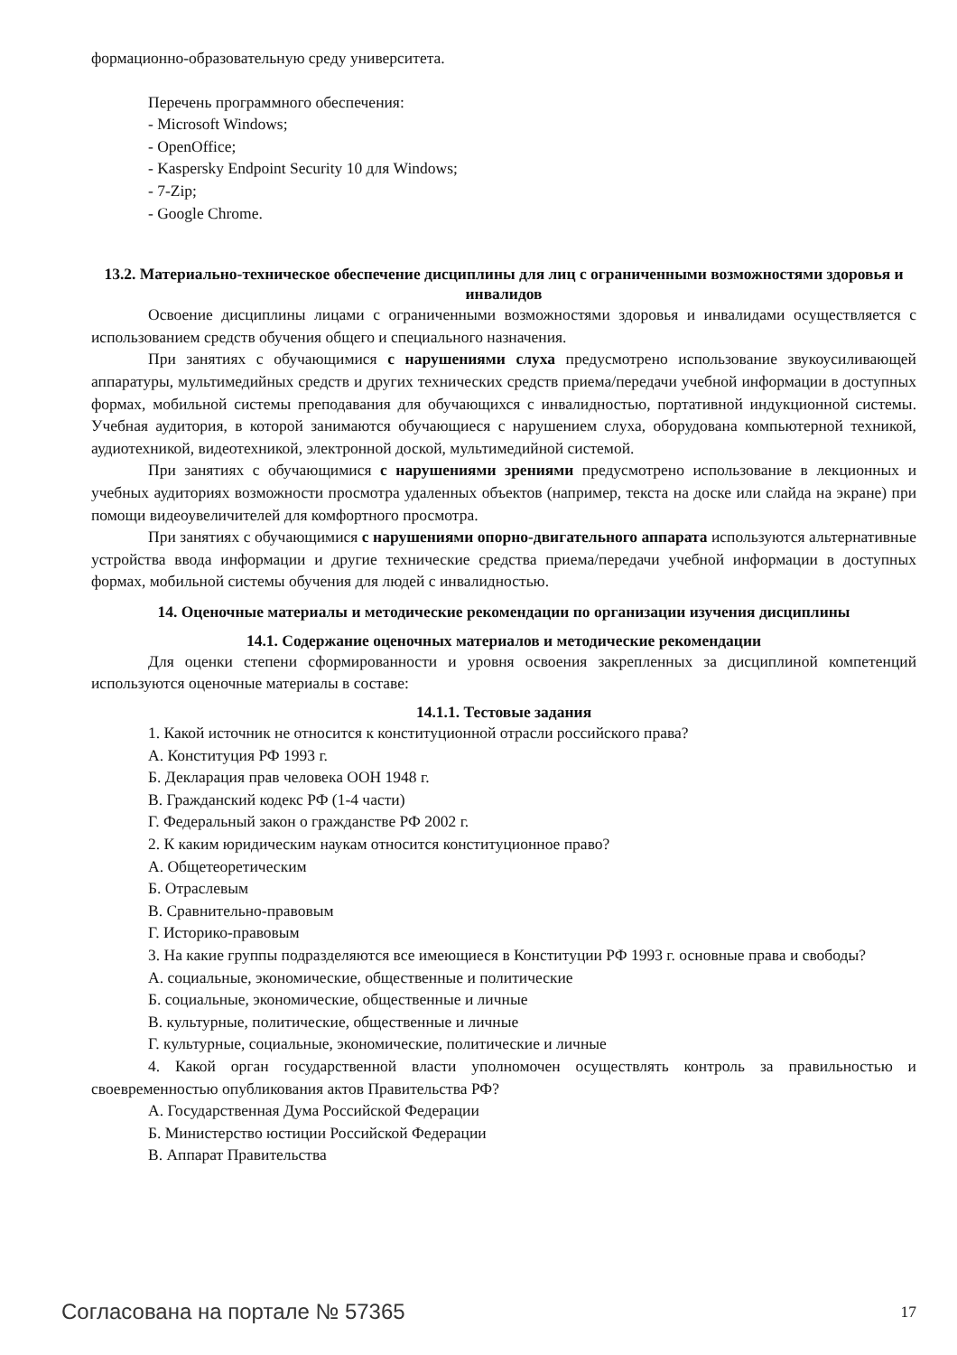формационно-образовательную среду университета.
Перечень программного обеспечения:
- Microsoft Windows;
- OpenOffice;
- Kaspersky Endpoint Security 10 для Windows;
- 7-Zip;
- Google Chrome.
13.2. Материально-техническое обеспечение дисциплины для лиц с ограниченными возможностями здоровья и инвалидов
Освоение дисциплины лицами с ограниченными возможностями здоровья и инвалидами осуществляется с использованием средств обучения общего и специального назначения.
При занятиях с обучающимися с нарушениями слуха предусмотрено использование звукоусиливающей аппаратуры, мультимедийных средств и других технических средств приема/передачи учебной информации в доступных формах, мобильной системы преподавания для обучающихся с инвалидностью, портативной индукционной системы. Учебная аудитория, в которой занимаются обучающиеся с нарушением слуха, оборудована компьютерной техникой, аудиотехникой, видеотехникой, электронной доской, мультимедийной системой.
При занятиях с обучающимися с нарушениями зрениями предусмотрено использование в лекционных и учебных аудиториях возможности просмотра удаленных объектов (например, текста на доске или слайда на экране) при помощи видеоувеличителей для комфортного просмотра.
При занятиях с обучающимися с нарушениями опорно-двигательного аппарата используются альтернативные устройства ввода информации и другие технические средства приема/передачи учебной информации в доступных формах, мобильной системы обучения для людей с инвалидностью.
14. Оценочные материалы и методические рекомендации по организации изучения дисциплины
14.1. Содержание оценочных материалов и методические рекомендации
Для оценки степени сформированности и уровня освоения закрепленных за дисциплиной компетенций используются оценочные материалы в составе:
14.1.1. Тестовые задания
1. Какой источник не относится к конституционной отрасли российского права?
А. Конституция РФ 1993 г.
Б. Декларация прав человека ООН 1948 г.
В. Гражданский кодекс РФ (1-4 части)
Г. Федеральный закон о гражданстве РФ 2002 г.
2. К каким юридическим наукам относится конституционное право?
А. Общетеоретическим
Б. Отраслевым
В. Сравнительно-правовым
Г. Историко-правовым
3. На какие группы подразделяются все имеющиеся в Конституции РФ 1993 г. основные права и свободы?
А. социальные, экономические, общественные и политические
Б. социальные, экономические, общественные и личные
В. культурные, политические, общественные и личные
Г. культурные, социальные, экономические, политические и личные
4. Какой орган государственной власти уполномочен осуществлять контроль за правильностью и своевременностью опубликования актов Правительства РФ?
А. Государственная Дума Российской Федерации
Б. Министерство юстиции Российской Федерации
В. Аппарат Правительства
Согласована на портале № 57365 17